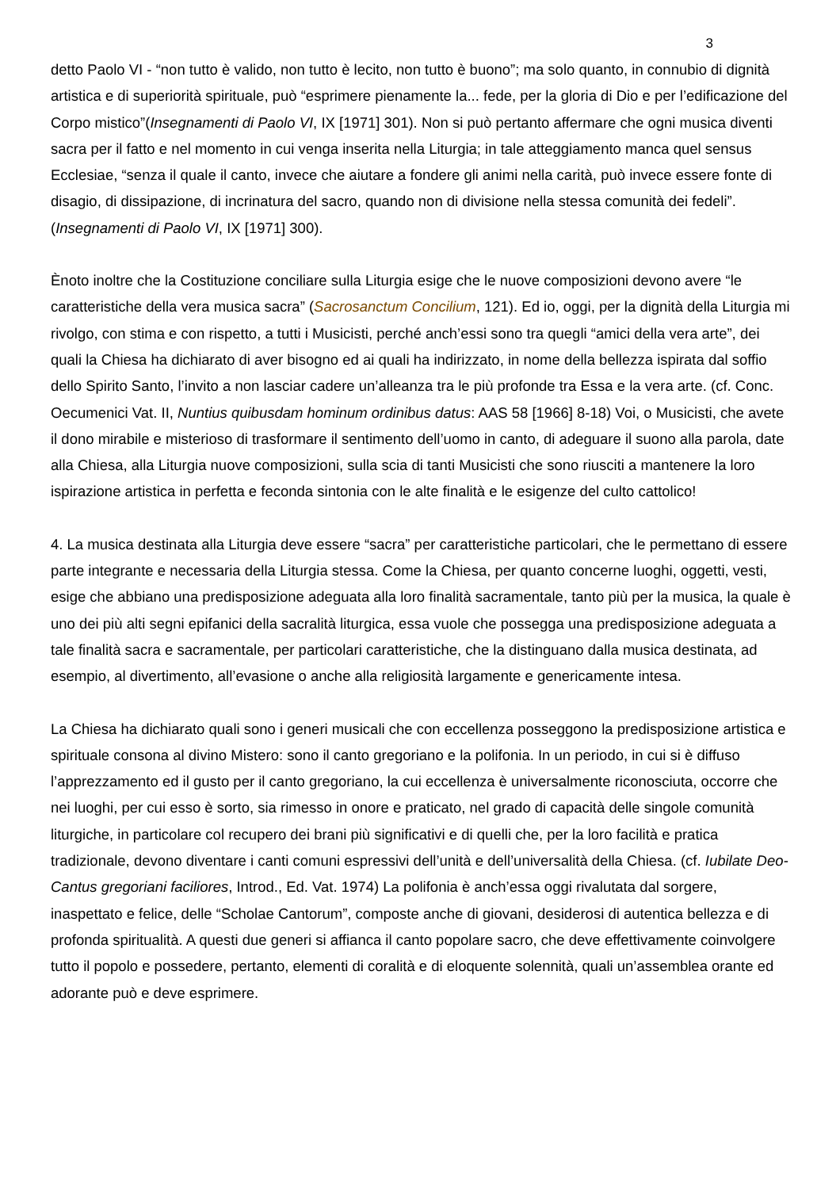3
detto Paolo VI - “non tutto è valido, non tutto è lecito, non tutto è buono”; ma solo quanto, in connubio di dignità artistica e di superiorità spirituale, può “esprimere pienamente la... fede, per la gloria di Dio e per l’edificazione del Corpo mistico”(Insegnamenti di Paolo VI, IX [1971] 301). Non si può pertanto affermare che ogni musica diventi sacra per il fatto e nel momento in cui venga inserita nella Liturgia; in tale atteggiamento manca quel sensus Ecclesiae, “senza il quale il canto, invece che aiutare a fondere gli animi nella carità, può invece essere fonte di disagio, di dissipazione, di incrinatura del sacro, quando non di divisione nella stessa comunità dei fedeli”.(Insegnamenti di Paolo VI, IX [1971] 300).
Ènoto inoltre che la Costituzione conciliare sulla Liturgia esige che le nuove composizioni devono avere “le caratteristiche della vera musica sacra” (Sacrosanctum Concilium, 121). Ed io, oggi, per la dignità della Liturgia mi rivolgo, con stima e con rispetto, a tutti i Musicisti, perché anch’essi sono tra quegli “amici della vera arte”, dei quali la Chiesa ha dichiarato di aver bisogno ed ai quali ha indirizzato, in nome della bellezza ispirata dal soffio dello Spirito Santo, l’invito a non lasciar cadere un’alleanza tra le più profonde tra Essa e la vera arte. (cf. Conc. Oecumenici Vat. II, Nuntius quibusdam hominum ordinibus datus: AAS 58 [1966] 8-18) Voi, o Musicisti, che avete il dono mirabile e misterioso di trasformare il sentimento dell’uomo in canto, di adeguare il suono alla parola, date alla Chiesa, alla Liturgia nuove composizioni, sulla scia di tanti Musicisti che sono riusciti a mantenere la loro ispirazione artistica in perfetta e feconda sintonia con le alte finalità e le esigenze del culto cattolico!
4. La musica destinata alla Liturgia deve essere “sacra” per caratteristiche particolari, che le permettano di essere parte integrante e necessaria della Liturgia stessa. Come la Chiesa, per quanto concerne luoghi, oggetti, vesti, esige che abbiano una predisposizione adeguata alla loro finalità sacramentale, tanto più per la musica, la quale è uno dei più alti segni epifanici della sacralità liturgica, essa vuole che possegga una predisposizione adeguata a tale finalità sacra e sacramentale, per particolari caratteristiche, che la distinguano dalla musica destinata, ad esempio, al divertimento, all’evasione o anche alla religiosità largamente e genericamente intesa.
La Chiesa ha dichiarato quali sono i generi musicali che con eccellenza posseggono la predisposizione artistica e spirituale consona al divino Mistero: sono il canto gregoriano e la polifonia. In un periodo, in cui si è diffuso l’apprezzamento ed il gusto per il canto gregoriano, la cui eccellenza è universalmente riconosciuta, occorre che nei luoghi, per cui esso è sorto, sia rimesso in onore e praticato, nel grado di capacità delle singole comunità liturgiche, in particolare col recupero dei brani più significativi e di quelli che, per la loro facilità e pratica tradizionale, devono diventare i canti comuni espressivi dell’unità e dell’universalità della Chiesa. (cf. Iubilate Deo-Cantus gregoriani faciliores, Introd., Ed. Vat. 1974) La polifonia è anch’essa oggi rivalutata dal sorgere, inaspettato e felice, delle “Scholae Cantorum”, composte anche di giovani, desiderosi di autentica bellezza e di profonda spiritualità. A questi due generi si affianca il canto popolare sacro, che deve effettivamente coinvolgere tutto il popolo e possedere, pertanto, elementi di coralità e di eloquente solennità, quali un’assemblea orante ed adorante può e deve esprimere.